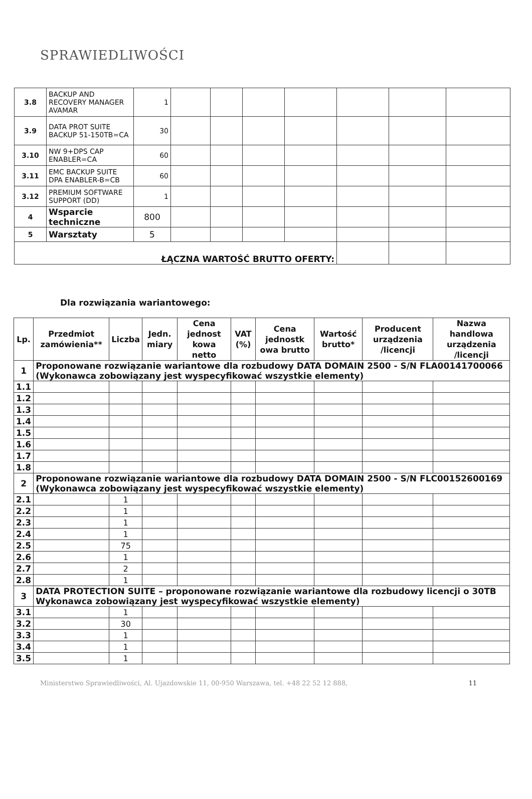SPRAWIEDLIWOŚCI
| 3.8 | BACKUP AND RECOVERY MANAGER AVAMAR | 1 | | | | | | | |
| 3.9 | DATA PROT SUITE BACKUP 51-150TB=CA | 30 | | | | | | | |
| 3.10 | NW 9+DPS CAP ENABLER=CA | 60 | | | | | | | |
| 3.11 | EMC BACKUP SUITE DPA ENABLER-B=CB | 60 | | | | | | | |
| 3.12 | PREMIUM SOFTWARE SUPPORT (DD) | 1 | | | | | | | |
| 4 | Wsparcie techniczne | 800 | | | | | | | |
| 5 | Warsztaty | 5 | | | | | | | |
| ŁĄCZNA WARTOŚĆ BRUTTO OFERTY: | | | | | | | | | |
Dla rozwiązania wariantowego:
| Lp. | Przedmiot zamówienia** | Liczba | Jedn. miary | Cena jednost kowa netto | VAT (%) | Cena jednostk owa brutto | Wartość brutto* | Producent urządzenia /licencji | Nazwa handlowa urządzenia /licencji |
| --- | --- | --- | --- | --- | --- | --- | --- | --- | --- |
| 1 | Proponowane rozwiązanie wariantowe dla rozbudowy DATA DOMAIN 2500 - S/N FLA00141700066 (Wykonawca zobowiązany jest wyspecyfikować wszystkie elementy) | | | | | | | | |
| 1.1 | | | | | | | | | |
| 1.2 | | | | | | | | | |
| 1.3 | | | | | | | | | |
| 1.4 | | | | | | | | | |
| 1.5 | | | | | | | | | |
| 1.6 | | | | | | | | | |
| 1.7 | | | | | | | | | |
| 1.8 | | | | | | | | | |
| 2 | Proponowane rozwiązanie wariantowe dla rozbudowy DATA DOMAIN 2500 - S/N FLC00152600169 (Wykonawca zobowiązany jest wyspecyfikować wszystkie elementy) | | | | | | | | |
| 2.1 | | 1 | | | | | | | |
| 2.2 | | 1 | | | | | | | |
| 2.3 | | 1 | | | | | | | |
| 2.4 | | 1 | | | | | | | |
| 2.5 | | 75 | | | | | | | |
| 2.6 | | 1 | | | | | | | |
| 2.7 | | 2 | | | | | | | |
| 2.8 | | 1 | | | | | | | |
| 3 | DATA PROTECTION SUITE – proponowane rozwiązanie wariantowe dla rozbudowy licencji o 30TB Wykonawca zobowiązany jest wyspecyfikować wszystkie elementy) | | | | | | | | |
| 3.1 | | 1 | | | | | | | |
| 3.2 | | 30 | | | | | | | |
| 3.3 | | 1 | | | | | | | |
| 3.4 | | 1 | | | | | | | |
| 3.5 | | 1 | | | | | | | |
11 Ministerstwo Sprawiedliwości, Al. Ujazdowskie 11, 00-950 Warszawa, tel. +48 22 52 12 888,